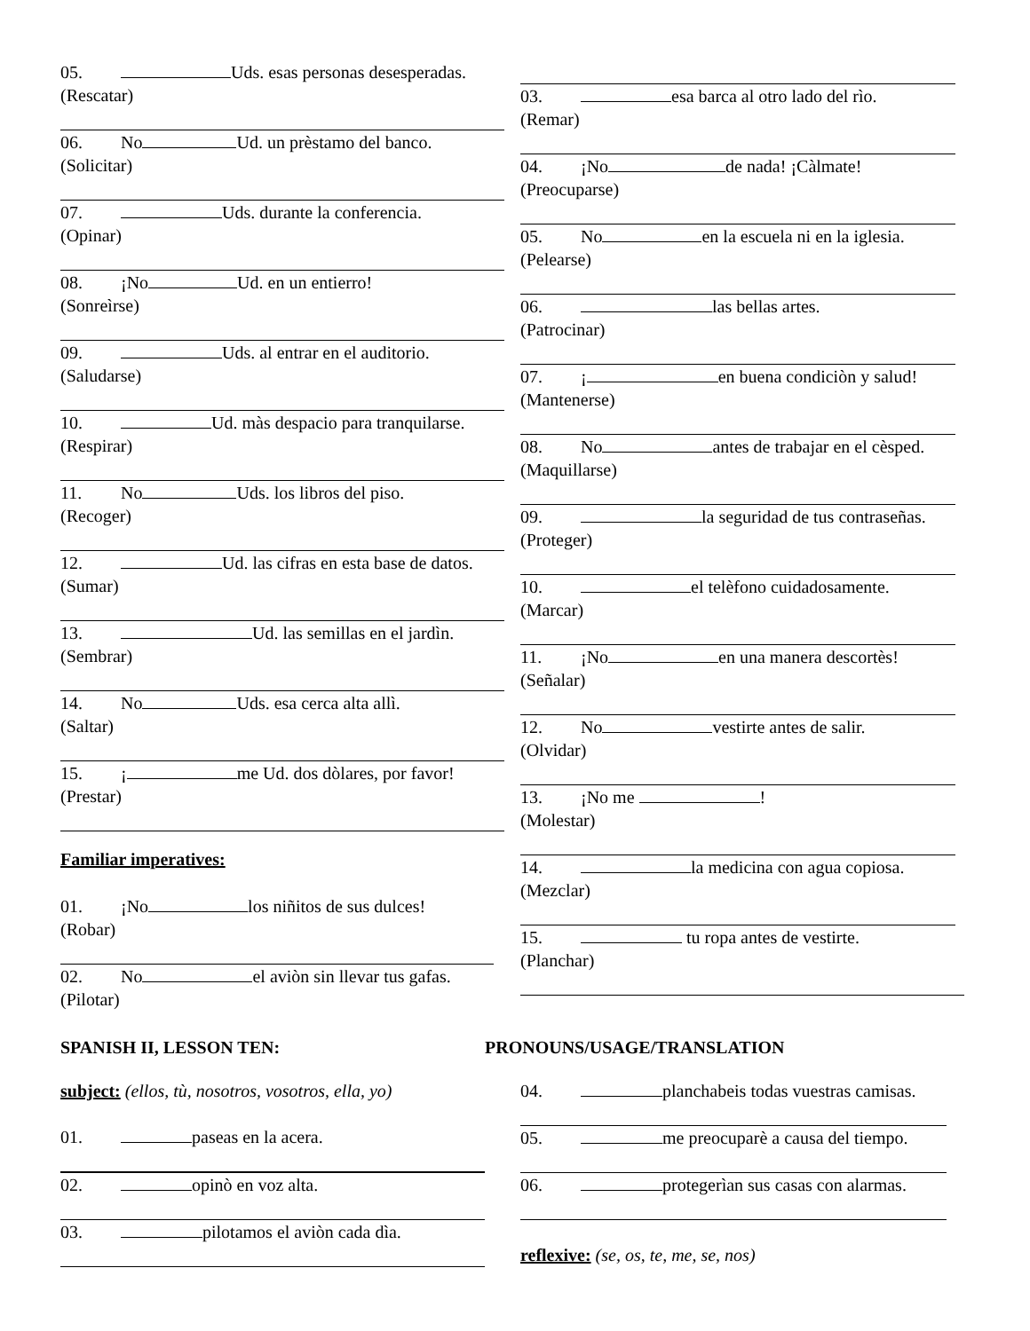05. Uds. esas personas desesperadas.
(Rescatar)
06. No Ud. un prèstamo del banco.
(Solicitar)
07. Uds. durante la conferencia.
(Opinar)
08. ¡No Ud. en un entierro!
(Sonreìrse)
09. Uds. al entrar en el auditorio.
(Saludarse)
10. Ud. màs despacio para tranquilarse.
(Respirar)
11. No Uds. los libros del piso.
(Recoger)
12. Ud. las cifras en esta base de datos.
(Sumar)
13. Ud. las semillas en el jardìn.
(Sembrar)
14. No Uds. esa cerca alta allì.
(Saltar)
15. ¡ me Ud. dos dòlares, por favor!
(Prestar)
Familiar imperatives:
01. ¡No los niñitos de sus dulces!
(Robar)
02. No el aviòn sin llevar tus gafas.
(Pilotar)
03. esa barca al otro lado del rìo.
(Remar)
04. ¡No de nada! ¡Càlmate!
(Preocuparse)
05. No en la escuela ni en la iglesia.
(Pelearse)
06. las bellas artes.
(Patrocinar)
07. ¡ en buena condiciòn y salud!
(Mantenerse)
08. No antes de trabajar en el cèsped.
(Maquillarse)
09. la seguridad de tus contraseñas.
(Proteger)
10. el telèfono cuidadosamente.
(Marcar)
11. ¡No en una manera descortès!
(Señalar)
12. No vestirte antes de salir.
(Olvidar)
13. ¡No me !
(Molestar)
14. la medicina con agua copiosa.
(Mezclar)
15. tu ropa antes de vestirte.
(Planchar)
SPANISH II, LESSON TEN: PRONOUNS/USAGE/TRANSLATION
subject: (ellos, tù, nosotros, vosotros, ella, yo)
01. paseas en la acera.
02. opinò en voz alta.
03. pilotamos el aviòn cada dìa.
04. planchabeis todas vuestras camisas.
05. me preocuparè a causa del tiempo.
06. protegerìan sus casas con alarmas.
reflexive: (se, os, te, me, se, nos)